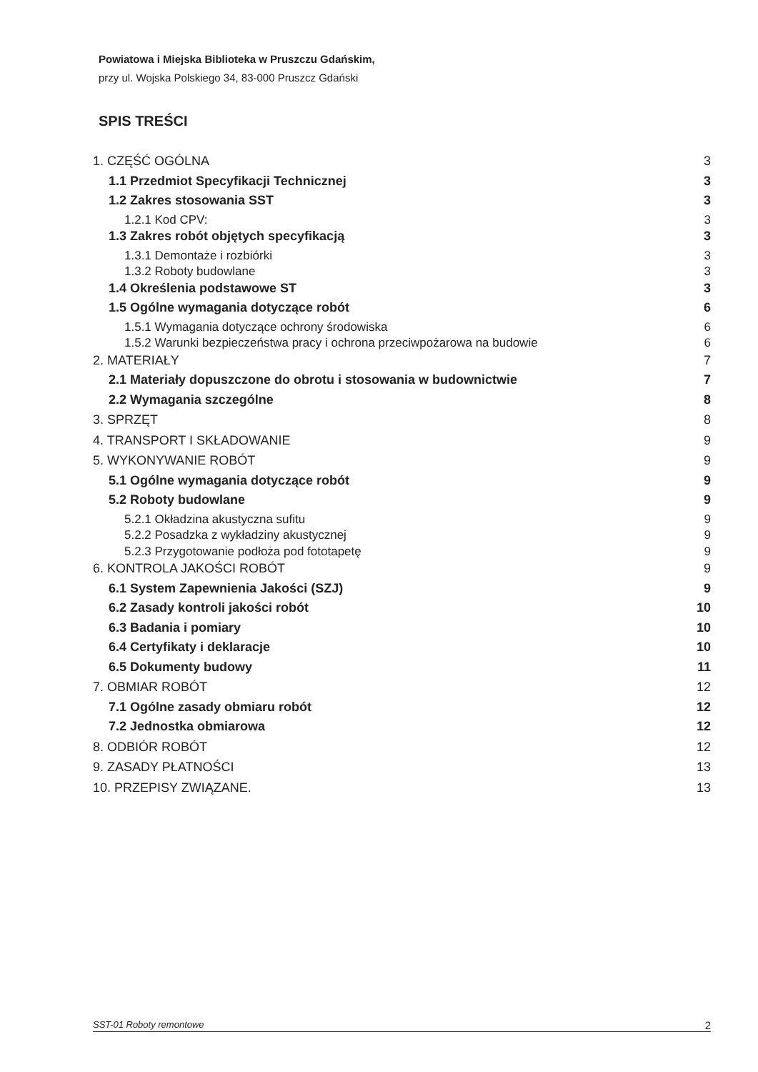Powiatowa i Miejska Biblioteka w Pruszczu Gdańskim,
przy ul. Wojska Polskiego 34, 83-000 Pruszcz Gdański
SPIS TREŚCI
1. CZĘŚĆ OGÓLNA 3
1.1 Przedmiot Specyfikacji Technicznej 3
1.2 Zakres stosowania SST 3
1.2.1 Kod CPV: 3
1.3 Zakres robót objętych specyfikacją 3
1.3.1 Demontaże i rozbiórki 3
1.3.2 Roboty budowlane 3
1.4 Określenia podstawowe ST 3
1.5 Ogólne wymagania dotyczące robót 6
1.5.1 Wymagania dotyczące ochrony środowiska 6
1.5.2 Warunki bezpieczeństwa pracy i ochrona przeciwpożarowa na budowie 6
2. MATERIAŁY 7
2.1 Materiały dopuszczone do obrotu i stosowania w budownictwie 7
2.2 Wymagania szczególne 8
3. SPRZĘT 8
4. TRANSPORT I SKŁADOWANIE 9
5. WYKONYWANIE ROBÓT 9
5.1 Ogólne wymagania dotyczące robót 9
5.2 Roboty budowlane 9
5.2.1 Okładzina akustyczna sufitu 9
5.2.2 Posadzka z wykładziny akustycznej 9
5.2.3 Przygotowanie podłoża pod fototapetę 9
6. KONTROLA JAKOŚCI ROBÓT 9
6.1 System Zapewnienia Jakości (SZJ) 9
6.2 Zasady kontroli jakości robót 10
6.3 Badania i pomiary 10
6.4 Certyfikaty i deklaracje 10
6.5 Dokumenty budowy 11
7. OBMIAR ROBÓT 12
7.1 Ogólne zasady obmiaru robót 12
7.2 Jednostka obmiarowa 12
8. ODBIÓR ROBÓT 12
9. ZASADY PŁATNOŚCI 13
10. PRZEPISY ZWIĄZANE. 13
SST-01 Roboty remontowe 2